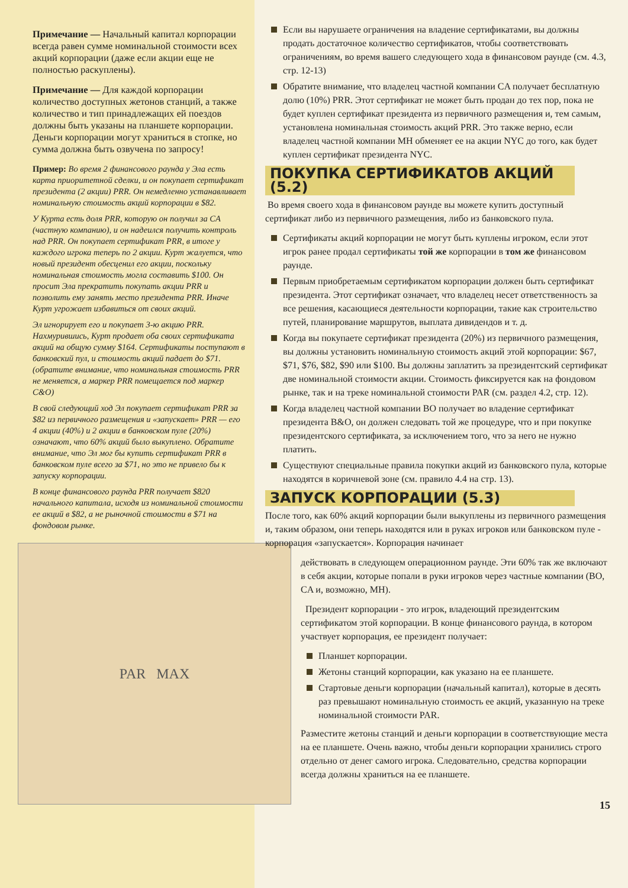Примечание — Начальный капитал корпорации всегда равен сумме номинальной стоимости всех акций корпорации (даже если акции еще не полностью раскуплены).
Примечание — Для каждой корпорации количество доступных жетонов станций, а также количество и тип принадлежащих ей поездов должны быть указаны на планшете корпорации. Деньги корпорации могут храниться в стопке, но сумма должна быть озвучена по запросу!
Пример: Во время 2 финансового раунда у Эла есть карта приоритетной сделки, и он покупает сертификат президента (2 акции) PRR. Он немедленно устанавливает номинальную стоимость акций корпорации в $82.
У Курта есть доля PRR, которую он получил за CA (частную компанию), и он надеился получить контроль над PRR. Он покупает сертификат PRR, в итоге у каждого игрока теперь по 2 акции. Курт жалуется, что новый президент обесценил его акции, поскольку номинальная стоимость могла составить $100. Он просит Эла прекратить покупать акции PRR и позволить ему занять место президента PRR. Иначе Курт угрожает избавиться от своих акций.
Эл игнорирует его и покупает 3-ю акцию PRR. Нахмурившись, Курт продает оба своих сертификата акций на общую сумму $164. Сертификаты поступают в банковский пул, и стоимость акций падает до $71. (обратите внимание, что номинальная стоимость PRR не меняется, а маркер PRR помещается под маркер C&O)
В свой следующий ход Эл покупает сертификат PRR за $82 из первичного размещения и «запускает» PRR — его 4 акции (40%) и 2 акции в банковском пуле (20%) означают, что 60% акций было выкуплено. Обратите внимание, что Эл мог бы купить сертификат PRR в банковском пуле всего за $71, но это не привело бы к запуску корпорации.
В конце финансового раунда PRR получает $820 начального капитала, исходя из номинальной стоимости ее акций в $82, а не рыночной стоимости в $71 на фондовом рынке.
PAR MAX
Если вы нарушаете ограничения на владение сертификатами, вы должны продать достаточное количество сертификатов, чтобы соответствовать ограничениям, во время вашего следующего хода в финансовом раунде (см. 4.3, стр. 12-13)
Обратите внимание, что владелец частной компании CA получает бесплатную долю (10%) PRR. Этот сертификат не может быть продан до тех пор, пока не будет куплен сертификат президента из первичного размещения и, тем самым, установлена номинальная стоимость акций PRR. Это также верно, если владелец частной компании MH обменяет ее на акции NYC до того, как будет куплен сертификат президента NYC.
ПОКУПКА СЕРТИФИКАТОВ АКЦИЙ (5.2)
Во время своего хода в финансовом раунде вы можете купить доступный сертификат либо из первичного размещения, либо из банковского пула.
Сертификаты акций корпорации не могут быть куплены игроком, если этот игрок ранее продал сертификаты той же корпорации в том же финансовом раунде.
Первым приобретаемым сертификатом корпорации должен быть сертификат президента. Этот сертификат означает, что владелец несет ответственность за все решения, касающиеся деятельности корпорации, такие как строительство путей, планирование маршрутов, выплата дивидендов и т. д.
Когда вы покупаете сертификат президента (20%) из первичного размещения, вы должны установить номинальную стоимость акций этой корпорации: $67, $71, $76, $82, $90 или $100. Вы должны заплатить за президентский сертификат две номинальной стоимости акции. Стоимость фиксируется как на фондовом рынке, так и на треке номинальной стоимости PAR (см. раздел 4.2, стр. 12).
Когда владелец частной компании BO получает во владение сертификат президента B&O, он должен следовать той же процедуре, что и при покупке президентского сертификата, за исключением того, что за него не нужно платить.
Существуют специальные правила покупки акций из банковского пула, которые находятся в коричневой зоне (см. правило 4.4 на стр. 13).
ЗАПУСК КОРПОРАЦИИ (5.3)
После того, как 60% акций корпорации были выкуплены из первичного размещения и, таким образом, они теперь находятся или в руках игроков или банковском пуле - корпорация «запускается». Корпорация начинает
действовать в следующем операционном раунде. Эти 60% так же включают в себя акции, которые попали в руки игроков через частные компании (BO, CA и, возможно, MH).
Президент корпорации - это игрок, владеющий президентским сертификатом этой корпорации. В конце финансового раунда, в котором участвует корпорация, ее президент получает:
Планшет корпорации.
Жетоны станций корпорации, как указано на ее планшете.
Стартовые деньги корпорации (начальный капитал), которые в десять раз превышают номинальную стоимость ее акций, указанную на треке номинальной стоимости PAR.
Разместите жетоны станций и деньги корпорации в соответствующие места на ее планшете. Очень важно, чтобы деньги корпорации хранились строго отдельно от денег самого игрока. Следовательно, средства корпорации всегда должны храниться на ее планшете.
15